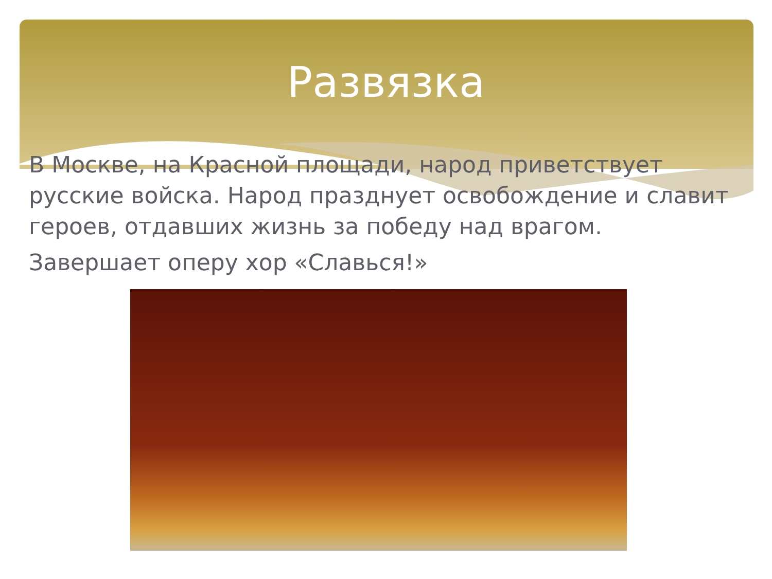Развязка
В Москве, на Красной площади, народ приветствует русские войска. Народ празднует освобождение и славит героев, отдавших жизнь за победу над врагом.
Завершает оперу хор «Славься!»